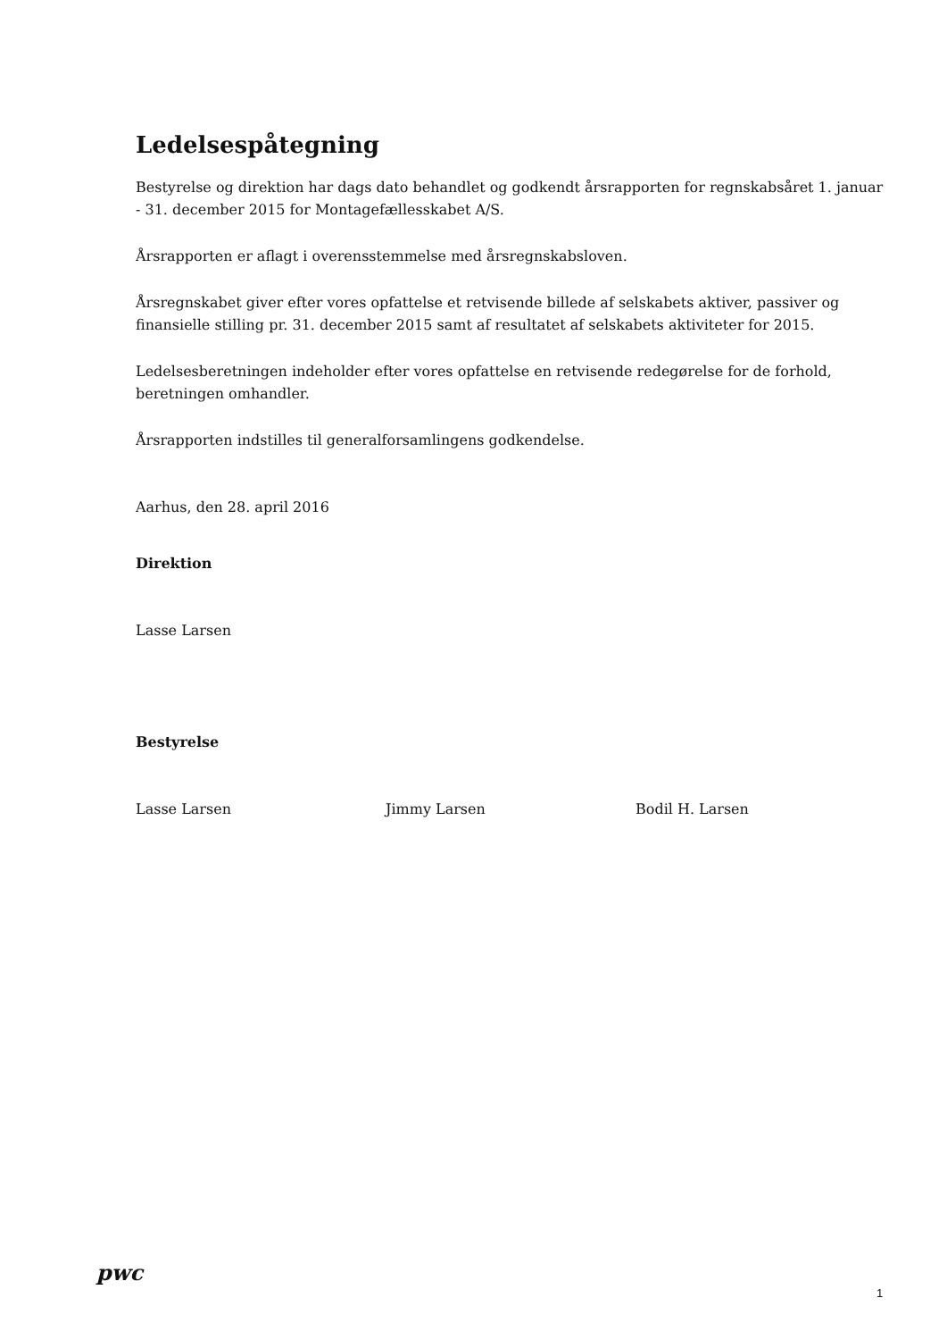Ledelsespåtegning
Bestyrelse og direktion har dags dato behandlet og godkendt årsrapporten for regnskabsåret 1. januar - 31. december 2015 for Montagefællesskabet A/S.
Årsrapporten er aflagt i overensstemmelse med årsregnskabsloven.
Årsregnskabet giver efter vores opfattelse et retvisende billede af selskabets aktiver, passiver og finansielle stilling pr. 31. december 2015 samt af resultatet af selskabets aktiviteter for 2015.
Ledelsesberetningen indeholder efter vores opfattelse en retvisende redegørelse for de forhold, beretningen omhandler.
Årsrapporten indstilles til generalforsamlingens godkendelse.
Aarhus, den 28. april 2016
Direktion
Lasse Larsen
Bestyrelse
Lasse Larsen Jimmy Larsen Bodil H. Larsen
pwc
1